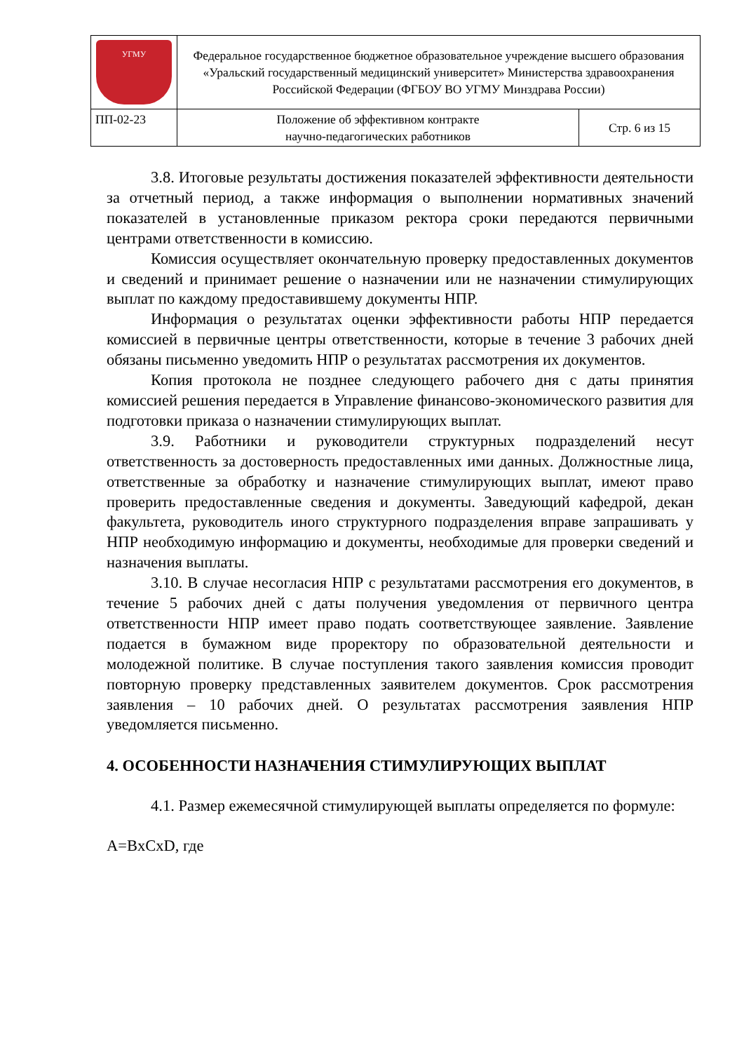| УГМУ | Федеральное государственное бюджетное образовательное учреждение высшего образования «Уральский государственный медицинский университет» Министерства здравоохранения Российской Федерации (ФГБОУ ВО УГМУ Минздрава России) | |
| ПП-02-23 | Положение об эффективном контракте научно-педагогических работников | Стр. 6 из 15 |
3.8. Итоговые результаты достижения показателей эффективности деятельности за отчетный период, а также информация о выполнении нормативных значений показателей в установленные приказом ректора сроки передаются первичными центрами ответственности в комиссию.
Комиссия осуществляет окончательную проверку предоставленных документов и сведений и принимает решение о назначении или не назначении стимулирующих выплат по каждому предоставившему документы НПР.
Информация о результатах оценки эффективности работы НПР передается комиссией в первичные центры ответственности, которые в течение 3 рабочих дней обязаны письменно уведомить НПР о результатах рассмотрения их документов.
Копия протокола не позднее следующего рабочего дня с даты принятия комиссией решения передается в Управление финансово-экономического развития для подготовки приказа о назначении стимулирующих выплат.
3.9. Работники и руководители структурных подразделений несут ответственность за достоверность предоставленных ими данных. Должностные лица, ответственные за обработку и назначение стимулирующих выплат, имеют право проверить предоставленные сведения и документы. Заведующий кафедрой, декан факультета, руководитель иного структурного подразделения вправе запрашивать у НПР необходимую информацию и документы, необходимые для проверки сведений и назначения выплаты.
3.10. В случае несогласия НПР с результатами рассмотрения его документов, в течение 5 рабочих дней с даты получения уведомления от первичного центра ответственности НПР имеет право подать соответствующее заявление. Заявление подается в бумажном виде проректору по образовательной деятельности и молодежной политике. В случае поступления такого заявления комиссия проводит повторную проверку представленных заявителем документов. Срок рассмотрения заявления – 10 рабочих дней. О результатах рассмотрения заявления НПР уведомляется письменно.
4. ОСОБЕННОСТИ НАЗНАЧЕНИЯ СТИМУЛИРУЮЩИХ ВЫПЛАТ
4.1. Размер ежемесячной стимулирующей выплаты определяется по формуле:
A=BxCxD, где